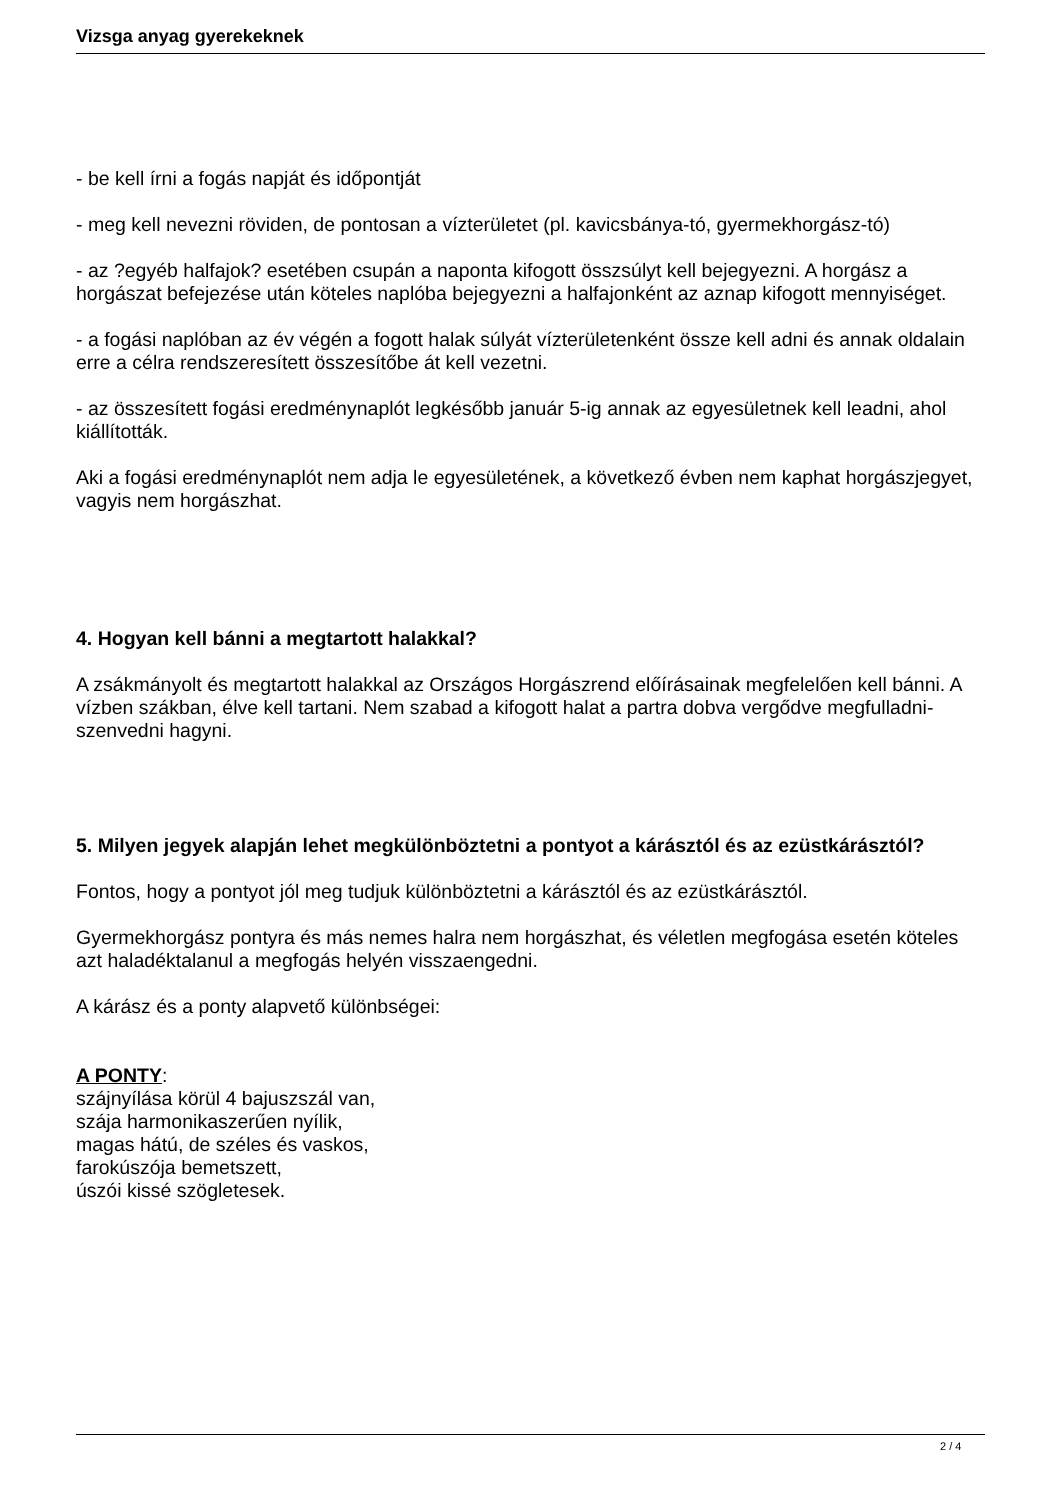Vizsga anyag gyerekeknek
- be kell írni a fogás napját és időpontját
- meg kell nevezni röviden, de pontosan a vízterületet (pl. kavicsbánya-tó, gyermekhorgász-tó)
- az ?egyéb halfajok? esetében csupán a naponta kifogott összsúlyt kell bejegyezni. A horgász a horgászat befejezése után köteles naplóba bejegyezni a halfajonként az aznap kifogott mennyiséget.
- a fogási naplóban az év végén a fogott halak súlyát vízterületenként össze kell adni és annak oldalain erre a célra rendszeresített összesítőbe át kell vezetni.
- az összesített fogási eredménynaplót legkésőbb január 5-ig annak az egyesületnek kell leadni, ahol kiállították.
Aki a fogási eredménynaplót nem adja le egyesületének, a következő évben nem kaphat horgászjegyet, vagyis nem horgászhat.
4. Hogyan kell bánni a megtartott halakkal?
A zsákmányolt és megtartott halakkal az Országos Horgászrend előírásainak megfelelően kell bánni. A vízben szákban, élve kell tartani. Nem szabad a kifogott halat a partra dobva vergődve megfulladni- szenvedni hagyni.
5. Milyen jegyek alapján lehet megkülönböztetni a pontyot a kárásztól és az ezüstkárásztól?
Fontos, hogy a pontyot jól meg tudjuk különböztetni a kárásztól és az ezüstkárásztól.
Gyermekhorgász pontyra és más nemes halra nem horgászhat, és véletlen megfogása esetén köteles azt haladéktalanul a megfogás helyén visszaengedni.
A kárász és a ponty alapvető különbségei:
A PONTY:
szájnyílása körül 4 bajuszszál van,
szája harmonikaszerűen nyílik,
magas hátú, de széles és vaskos,
farokúszója bemetszett,
úszói kissé szögletesek.
2 / 4